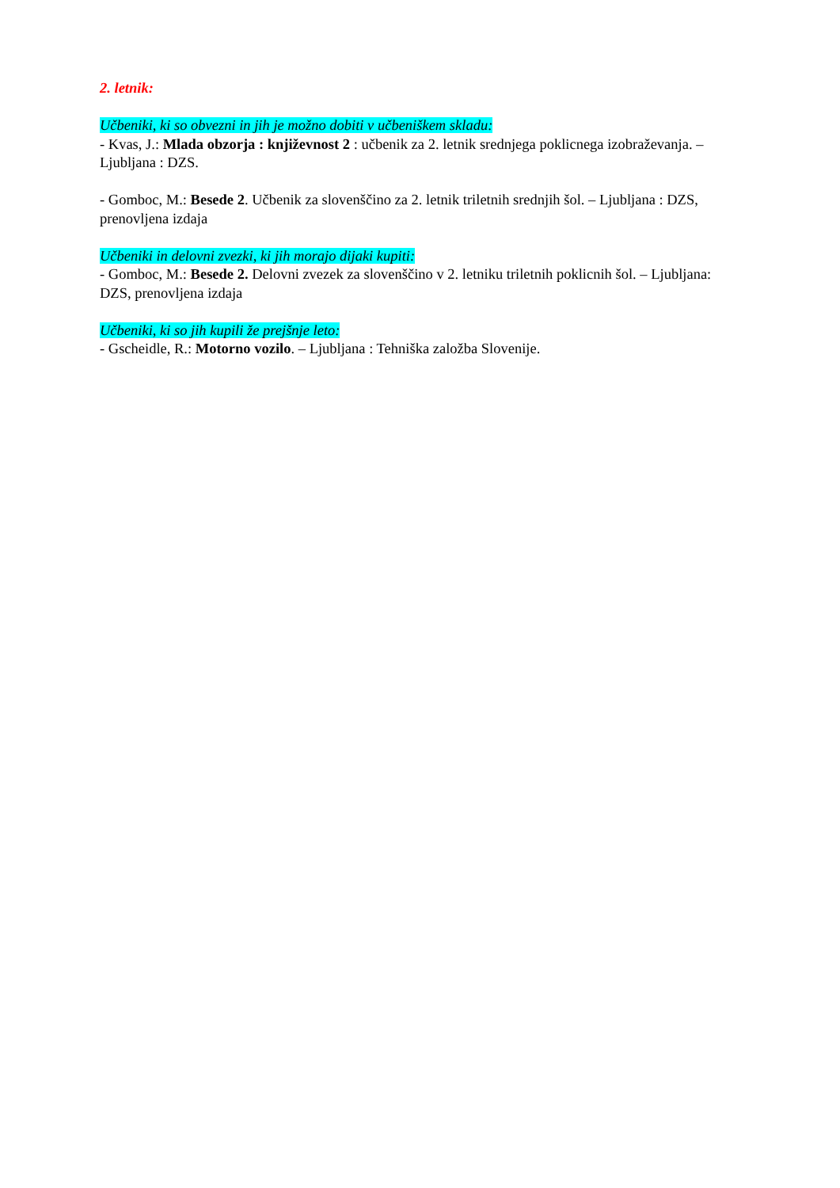2. letnik:
Učbeniki, ki so obvezni in jih je možno dobiti v učbeniškem skladu:
- Kvas, J.: Mlada obzorja : književnost 2 : učbenik za 2. letnik srednjega poklicnega izobraževanja. – Ljubljana : DZS.
- Gomboc, M.: Besede 2. Učbenik za slovenščino za 2. letnik triletnih srednjih šol. – Ljubljana : DZS, prenovljena izdaja
Učbeniki in delovni zvezki, ki jih morajo dijaki kupiti:
- Gomboc, M.: Besede 2. Delovni zvezek za slovenščino v 2. letniku triletnih poklicnih šol. – Ljubljana: DZS, prenovljena izdaja
Učbeniki, ki so jih kupili že prejšnje leto:
- Gscheidle, R.: Motorno vozilo. – Ljubljana : Tehniška založba Slovenije.